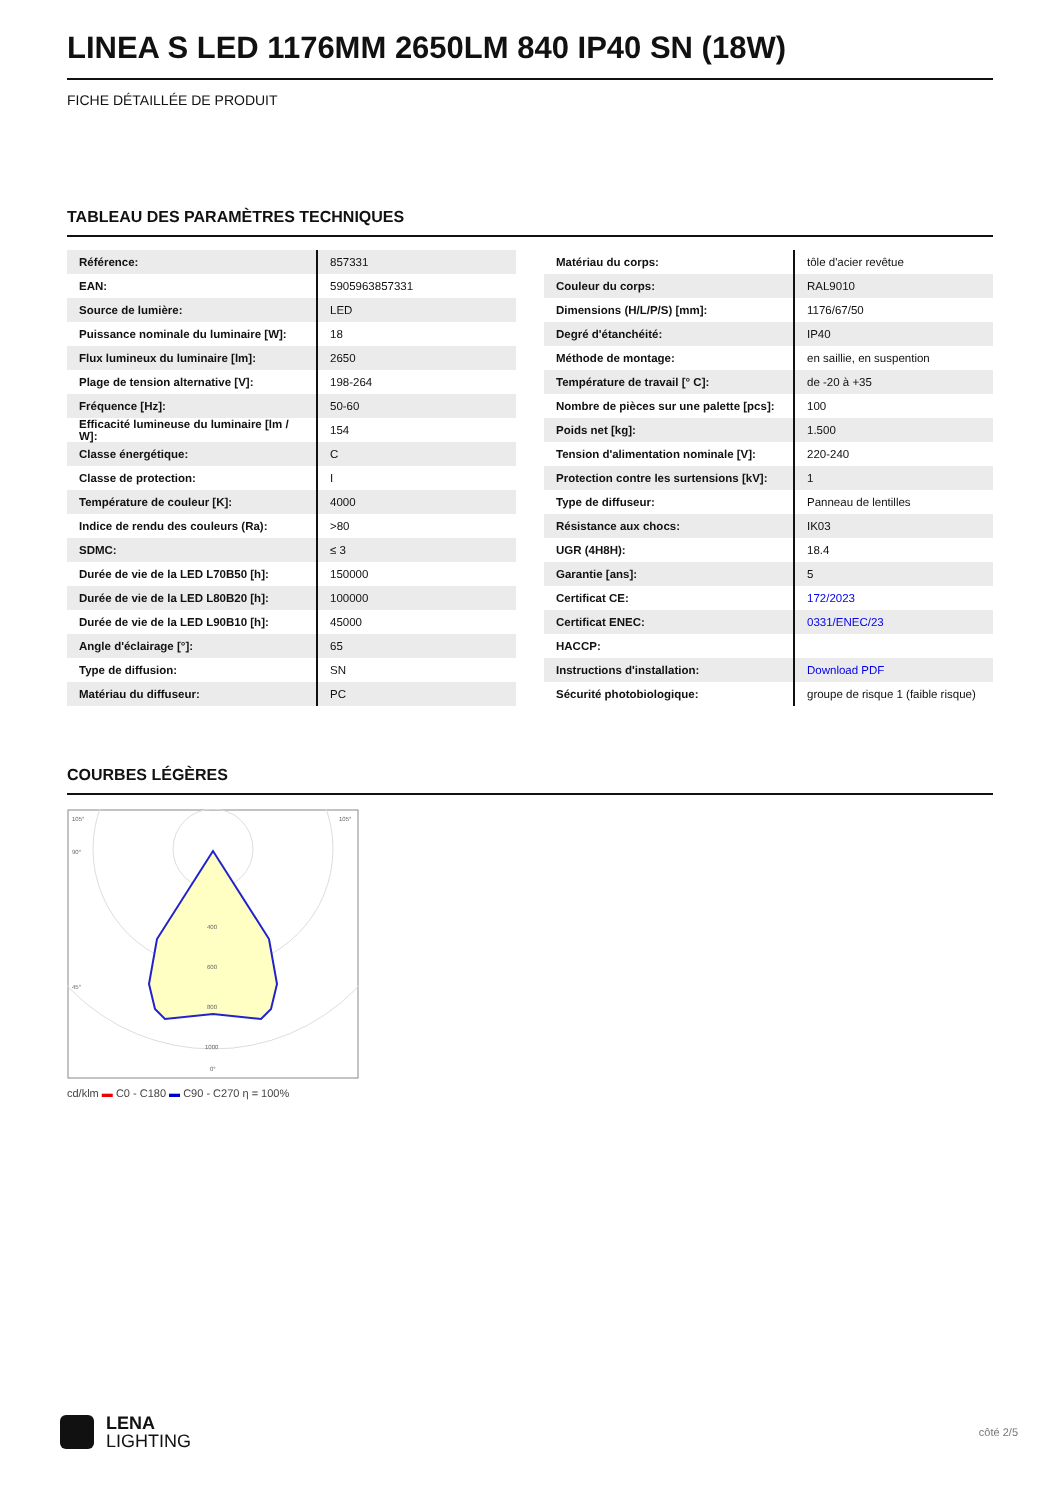LINEA S LED 1176MM 2650LM 840 IP40 SN (18W)
FICHE DÉTAILLÉE DE PRODUIT
TABLEAU DES PARAMÈTRES TECHNIQUES
| Référence: | 857331 |
| EAN: | 5905963857331 |
| Source de lumière: | LED |
| Puissance nominale du luminaire [W]: | 18 |
| Flux lumineux du luminaire [lm]: | 2650 |
| Plage de tension alternative [V]: | 198-264 |
| Fréquence [Hz]: | 50-60 |
| Efficacité lumineuse du luminaire [lm / W]: | 154 |
| Classe énergétique: | C |
| Classe de protection: | I |
| Température de couleur [K]: | 4000 |
| Indice de rendu des couleurs (Ra): | >80 |
| SDMC: | ≤ 3 |
| Durée de vie de la LED L70B50 [h]: | 150000 |
| Durée de vie de la LED L80B20 [h]: | 100000 |
| Durée de vie de la LED L90B10 [h]: | 45000 |
| Angle d'éclairage [°]: | 65 |
| Type de diffusion: | SN |
| Matériau du diffuseur: | PC |
| Matériau du corps: | tôle d'acier revêtue |
| Couleur du corps: | RAL9010 |
| Dimensions (H/L/P/S) [mm]: | 1176/67/50 |
| Degré d'étanchéité: | IP40 |
| Méthode de montage: | en saillie, en suspention |
| Température de travail [° C]: | de -20 à +35 |
| Nombre de pièces sur une palette [pcs]: | 100 |
| Poids net [kg]: | 1.500 |
| Tension d'alimentation nominale [V]: | 220-240 |
| Protection contre les surtensions [kV]: | 1 |
| Type de diffuseur: | Panneau de lentilles |
| Résistance aux chocs: | IK03 |
| UGR (4H8H): | 18.4 |
| Garantie [ans]: | 5 |
| Certificat CE: | 172/2023 |
| Certificat ENEC: | 0331/ENEC/23 |
| HACCP: | |
| Instructions d'installation: | Download PDF |
| Sécurité photobiologique: | groupe de risque 1 (faible risque) |
COURBES LÉGÈRES
105°
105°
90°
45°
400
600
800
1000
0°
cd/klm ▬ C0 - C180 ▬ C90 - C270 η = 100%
LENA
LIGHTING
côté 2/5